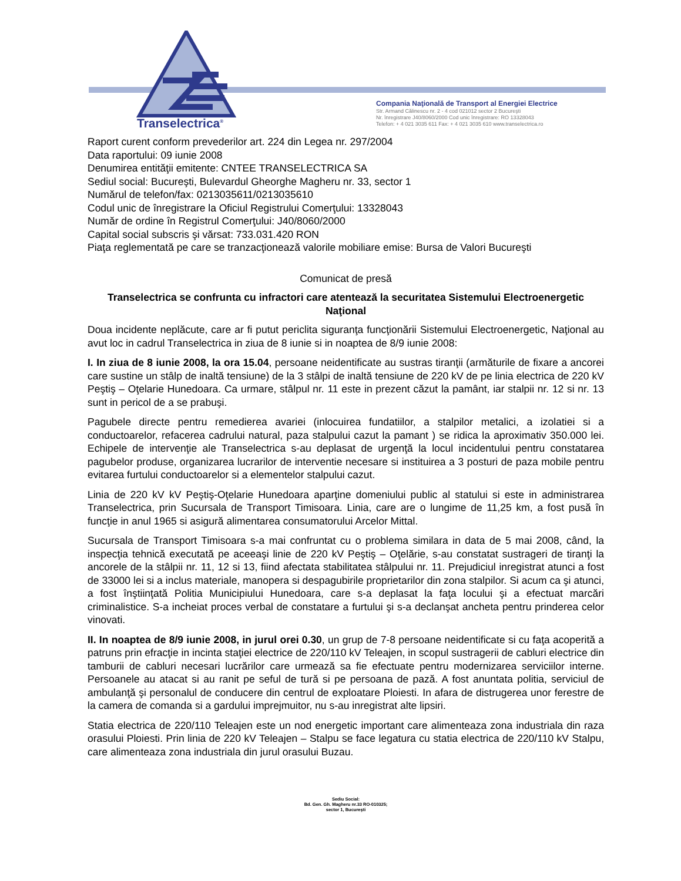Transelectrica<sup>®</sup>
Compania Naţională de Transport al Energiei Electrice
Str. Armand Călinescu nr. 2 - 4 cod 021012 sector 2 Bucureşti
Nr. înregistrare J40/8060/2000 Cod unic înregistrare: RO 13328043
Telefon: + 4 021 3035 611 Fax: + 4 021 3035 610 www.transelectrica.ro
Raport curent conform prevederilor art. 224 din Legea nr. 297/2004
Data raportului: 09 iunie 2008
Denumirea entităţii emitente: CNTEE TRANSELECTRICA SA
Sediul social: Bucureşti, Bulevardul Gheorghe Magheru nr. 33, sector 1
Numărul de telefon/fax: 0213035611/0213035610
Codul unic de înregistrare la Oficiul Registrului Comerţului: 13328043
Număr de ordine în Registrul Comerţului: J40/8060/2000
Capital social subscris şi vărsat: 733.031.420 RON
Piaţa reglementată pe care se tranzacţionează valorile mobiliare emise: Bursa de Valori Bucureşti
Comunicat de presă
Transelectrica se confrunta cu infractori care atentează la securitatea Sistemului Electroenergetic Naţional
Doua incidente neplăcute, care ar fi putut periclita siguranţa funcţionării Sistemului Electroenergetic, Naţional au avut loc in cadrul Transelectrica in ziua de 8 iunie si in noaptea de 8/9 iunie 2008:
I. In ziua de 8 iunie 2008, la ora 15.04, persoane neidentificate au sustras tiranţii (armăturile de fixare a ancorei care sustine un stâlp de inaltă tensiune) de la 3 stâlpi de inaltă tensiune de 220 kV de pe linia electrica de 220 kV Peştiş – Oţelarie Hunedoara. Ca urmare, stâlpul nr. 11 este in prezent căzut la pamânt, iar stalpii nr. 12 si nr. 13 sunt in pericol de a se prabuşi.
Pagubele directe pentru remedierea avariei (inlocuirea fundatiilor, a stalpilor metalici, a izolatiei si a conductoarelor, refacerea cadrului natural, paza stalpului cazut la pamant ) se ridica la aproximativ 350.000 lei. Echipele de intervenţie ale Transelectrica s-au deplasat de urgenţă la locul incidentului pentru constatarea pagubelor produse, organizarea lucrarilor de interventie necesare si instituirea a 3 posturi de paza mobile pentru evitarea furtului conductoarelor si a elementelor stalpului cazut.
Linia de 220 kV kV Peştiş-Oţelarie Hunedoara aparţine domeniului public al statului si este in administrarea Transelectrica, prin Sucursala de Transport Timisoara. Linia, care are o lungime de 11,25 km, a fost pusă în funcţie in anul 1965 si asigură alimentarea consumatorului Arcelor Mittal.
Sucursala de Transport Timisoara s-a mai confruntat cu o problema similara in data de 5 mai 2008, când, la inspecţia tehnică executată pe aceeaşi linie de 220 kV Peştiş – Oţelărie, s-au constatat sustrageri de tiranţi la ancorele de la stâlpii nr. 11, 12 si 13, fiind afectata stabilitatea stâlpului nr. 11. Prejudiciul inregistrat atunci a fost de 33000 lei si a inclus materiale, manopera si despagubirile proprietarilor din zona stalpilor. Si acum ca şi atunci, a fost înştiinţată Politia Municipiului Hunedoara, care s-a deplasat la faţa locului şi a efectuat marcări criminalistice. S-a incheiat proces verbal de constatare a furtului şi s-a declanşat ancheta pentru prinderea celor vinovati.
II. In noaptea de 8/9 iunie 2008, in jurul orei 0.30, un grup de 7-8 persoane neidentificate si cu faţa acoperită a patruns prin efracţie in incinta staţiei electrice de 220/110 kV Teleajen, in scopul sustragerii de cabluri electrice din tamburii de cabluri necesari lucrărilor care urmează sa fie efectuate pentru modernizarea serviciilor interne. Persoanele au atacat si au ranit pe seful de tură si pe persoana de pază. A fost anuntata politia, serviciul de ambulanţă şi personalul de conducere din centrul de exploatare Ploiesti. In afara de distrugerea unor ferestre de la camera de comanda si a gardului imprejmuitor, nu s-au inregistrat alte lipsiri.
Statia electrica de 220/110 Teleajen este un nod energetic important care alimenteaza zona industriala din raza orasului Ploiesti. Prin linia de 220 kV Teleajen – Stalpu se face legatura cu statia electrica de 220/110 kV Stalpu, care alimenteaza zona industriala din jurul orasului Buzau.
Sediu Social:
Bd. Gen. Gh. Magheru nr.33 RO-010325;
sector 1, Bucureşti